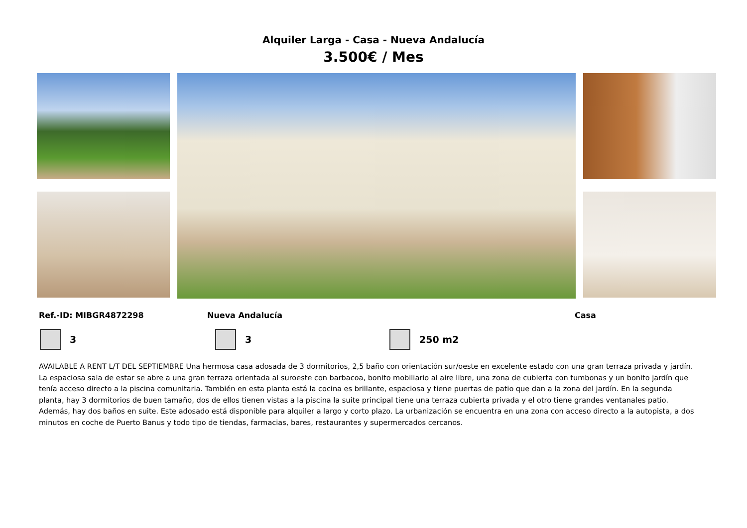Alquiler Larga - Casa - Nueva Andalucía
3.500€ / Mes
Ref.-ID: MIBGR4872298 Nueva Andalucía Casa
3 3 250 m2
AVAILABLE A RENT L/T DEL SEPTIEMBRE Una hermosa casa adosada de 3 dormitorios, 2,5 baño con orientación sur/oeste en excelente estado con una gran terraza privada y jardín. La espaciosa sala de estar se abre a una gran terraza orientada al suroeste con barbacoa, bonito mobiliario al aire libre, una zona de cubierta con tumbonas y un bonito jardín que tenía acceso directo a la piscina comunitaria. También en esta planta está la cocina es brillante, espaciosa y tiene puertas de patio que dan a la zona del jardín. En la segunda planta, hay 3 dormitorios de buen tamaño, dos de ellos tienen vistas a la piscina la suite principal tiene una terraza cubierta privada y el otro tiene grandes ventanales patio. Además, hay dos baños en suite. Este adosado está disponible para alquiler a largo y corto plazo. La urbanización se encuentra en una zona con acceso directo a la autopista, a dos minutos en coche de Puerto Banus y todo tipo de tiendas, farmacias, bares, restaurantes y supermercados cercanos.